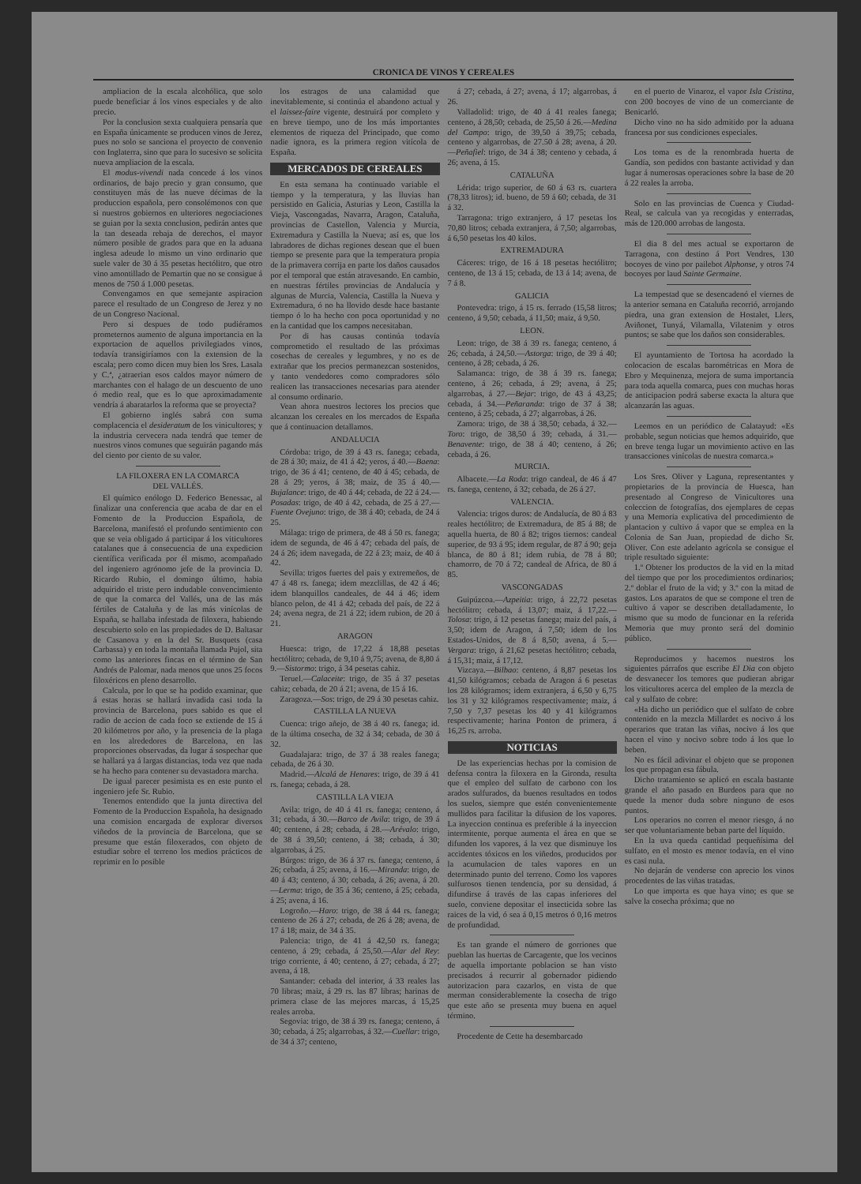CRONICA DE VINOS Y CEREALES
ampliacion de la escala alcohólica, que solo puede beneficiar á los vinos especiales y de alto precio.
Por la conclusion sexta cualquiera pensaría que en España únicamente se producen vinos de Jerez, pues no solo se sanciona el proyecto de convenio con Inglaterra, sino que para lo sucesivo se solicita nueva ampliacion de la escala.
El modus-vivendi nada concede á los vinos ordinarios, de bajo precio y gran consumo, que constituyen más de las nueve décimas de la produccion española, pero consolémonos con que si nuestros gobiernos en ulteriores negociaciones se guian por la sexta conclusion, pedirán antes que la tan deseada rebaja de derechos, el mayor número posible de grados para que en la aduana inglesa adeude lo mismo un vino ordinario que suele valer de 30 á 35 pesetas hectólitro, que otro vino amontillado de Pemartin que no se consigue á menos de 750 á 1.000 pesetas.
Convengamos en que semejante aspiracion parece el resultado de un Congreso de Jerez y no de un Congreso Nacional.
Pero si despues de todo pudiéramos prometernos aumento de alguna importancia en la exportacion de aquellos privilegiados vinos, todavía transigiríamos con la extension de la escala; pero como dicen muy bien los Sres. Lasala y C.ª, ¿atraerian esos caldos mayor número de marchantes con el halago de un descuento de uno ó medio real, que es lo que aproximadamente vendría á abaratarlos la reforma que se proyecta?
El gobierno inglés sabrá con suma complacencia el desideratum de los vinicultores; y la industria cervecera nada tendrá que temer de nuestros vinos comunes que seguirán pagando más del ciento por ciento de su valor.
LA FILOXERA EN LA COMARCA
DEL VALLÉS.
El químico enólogo D. Federico Benessac, al finalizar una conferencia que acaba de dar en el Fomento de la Produccion Española, de Barcelona, manifestó el profundo sentimiento con que se veia obligado á participar á los viticultores catalanes que á consecuencia de una expedicion científica verificada por él mismo, acompañado del ingeniero agrónomo jefe de la provincia D. Ricardo Rubio, el domingo último, habia adquirido el triste pero indudable convencimiento de que la comarca del Vallés, una de las más fértiles de Cataluña y de las más vinícolas de España, se hallaba infestada de filoxera, habiendo descubierto solo en las propiedades de D. Baltasar de Casanova y en la del Sr. Busquets (casa Carbassa) y en toda la montaña llamada Pujol, sita como las anteriores fincas en el término de San Andrés de Palomar, nada menos que unos 25 focos filoxéricos en pleno desarrollo.
Calcula, por lo que se ha podido examinar, que á estas horas se hallará invadida casi toda la provincia de Barcelona, pues sabido es que el radio de accion de cada foco se extiende de 15 á 20 kilómetros por año, y la presencia de la plaga en los alrededores de Barcelona, en las proporciones observadas, da lugar á sospechar que se hallará ya á largas distancias, toda vez que nada se ha hecho para contener su devastadora marcha.
De igual parecer pesimista es en este punto el ingeniero jefe Sr. Rubio.
Tenemos entendido que la junta directiva del Fomento de la Produccion Española, ha designado una comision encargada de explorar diversos viñedos de la provincia de Barcelona, que se presume que están filoxerados, con objeto de estudiar sobre el terreno los medios prácticos de reprimir en lo posible
los estragos de una calamidad que inevitablemente, si continúa el abandono actual y el laissez-faire vigente, destruirá por completo y en breve tiempo, uno de los más importantes elementos de riqueza del Principado, que como nadie ignora, es la primera region vitícola de España.
MERCADOS DE CEREALES
En esta semana ha continuado variable el tiempo y la temperatura, y las lluvias han persistido en Galicia, Asturias y Leon, Castilla la Vieja, Vascongadas, Navarra, Aragon, Cataluña, provincias de Castellon, Valencia y Murcia, Extremadura y Castilla la Nueva; así es, que los labradores de dichas regiones desean que el buen tiempo se presente para que la temperatura propia de la primavera corrija en parte los daños causados por el temporal que están atravesando. En cambio, en nuestras fértiles provincias de Andalucía y algunas de Murcia, Valencia, Castilla la Nueva y Extremadura, ó no ha llovido desde hace bastante tiempo ó lo ha hecho con poca oportunidad y no en la cantidad que los campos necesitaban.
Por di has causas continúa todavía comprometido el resultado de las próximas cosechas de cereales y legumbres, y no es de extrañar que los precios permanezcan sostenidos, y tanto vendedores como compradores sólo realicen las transacciones necesarias para atender al consumo ordinario.
Vean ahora nuestros lectores los precios que alcanzan los cereales en los mercados de España que á continuacion detallamos.
ANDALUCIA
Córdoba: trigo, de 39 á 43 rs. fanega; cebada, de 28 á 30; maiz, de 41 á 42; yeros, á 40.—Baena: trigo, de 36 á 41; centeno, de 40 á 45; cebada, de 28 á 29; yeros, á 38; maiz, de 35 á 40.—Bujalance: trigo, de 40 á 44; cebada, de 22 á 24.—Posadas: trigo, de 40 á 42, cebada, de 25 á 27.—Fuente Ovejuno: trigo, de 38 á 40; cebada, de 24 á 25.
Málaga: trigo de primera, de 48 á 50 rs. fanega; idem de segunda, de 46 á 47; cebada del país, de 24 á 26; idem navegada, de 22 á 23; maiz, de 40 á 42.
Sevilla: trigos fuertes del pais y extremeños, de 47 á 48 rs. fanega; idem mezclillas, de 42 á 46; idem blanquillos candeales, de 44 á 46; idem blanco pelon, de 41 á 42; cebada del país, de 22 á 24; avena negra, de 21 á 22; idem rubion, de 20 á 21.
ARAGON
Huesca: trigo, de 17,22 á 18,88 pesetas hectólitro; cebada, de 9,10 á 9,75; avena, de 8,80 á 9.—Sistormo: trigo, á 34 pesetas cahiz.
Teruel.—Calaceite: trigo, de 35 á 37 pesetas cahiz; cebada, de 20 á 21; avena, de 15 á 16.
Zaragoza.—Sos: trigo, de 29 á 30 pesetas cahiz.
CASTILLA LA NUEVA
Cuenca: trigo añejo, de 38 á 40 rs. fanega; id. de la última cosecha, de 32 á 34; cebada, de 30 á 32.
Guadalajara: trigo, de 37 á 38 reales fanega; cebada, de 26 á 30.
Madrid.—Alcalá de Henares: trigo, de 39 á 41 rs. fanega; cebada, á 28.
CASTILLA LA VIEJA
Avila: trigo, de 40 á 41 rs. fanega; centeno, á 31; cebada, á 30.—Barco de Avila: trigo, de 39 á 40; centeno, á 28; cebada, á 28.—Arévalo: trigo, de 38 á 39,50; centeno, á 38; cebada, á 30; algarrobas, á 25.
Búrgos: trigo, de 36 á 37 rs. fanega; centeno, á 26; cebada, á 25; avena, á 16.—Miranda: trigo, de 40 á 43; centeno, á 30; cebada, á 26; avena, á 20.—Lerma: trigo, de 35 á 36; centeno, á 25; cebada, á 25; avena, á 16.
Logroño.—Haro: trigo, de 38 á 44 rs. fanega; centeno de 26 á 27; cebada, de 26 á 28; avena, de 17 á 18; maiz, de 34 á 35.
Palencia: trigo, de 41 á 42,50 rs. fanega; centeno, á 29; cebada, á 25,50.—Alar del Rey: trigo corriente, á 40; centeno, á 27; cebada, á 27; avena, á 18.
Santander: cebada del interior, á 33 reales las 70 libras; maiz, á 29 rs. las 87 libras; harinas de primera clase de las mejores marcas, á 15,25 reales arroba.
Segovia: trigo, de 38 á 39 rs. fanega; centeno, á 30; cebada, á 25; algarrobas, á 32.—Cuellar: trigo, de 34 á 37; centeno,
á 27; cebada, á 27; avena, á 17; algarrobas, á 26.
Valladolid: trigo, de 40 á 41 reales fanega; centeno, á 28,50; cebada, de 25,50 á 26.—Medina del Campo: trigo, de 39,50 á 39,75; cebada, centeno y algarrobas, de 27.50 á 28; avena, á 20.—Peñafiel: trigo, de 34 á 38; centeno y cebada, á 26; avena, á 15.
CATALUÑA
Lérida: trigo superior, de 60 á 63 rs. cuartera (78,33 litros); id. bueno, de 59 á 60; cebada, de 31 á 32.
Tarragona: trigo extranjero, á 17 pesetas los 70,80 litros; cebada extranjera, á 7,50; algarrobas, á 6,50 pesetas los 40 kilos.
EXTREMADURA
Cáceres: trigo, de 16 á 18 pesetas hectólitro; centeno, de 13 á 15; cebada, de 13 á 14; avena, de 7 á 8.
GALICIA
Pontevedra: trigo, á 15 rs. ferrado (15,58 litros; centeno, á 9,50; cebada, á 11,50; maiz, á 9,50.
LEON.
Leon: trigo, de 38 á 39 rs. fanega; centeno, á 26; cebada, á 24,50.—Astorga: trigo, de 39 á 40; centeno, á 28; cebada, á 26.
Salamanca: trigo, de 38 á 39 rs. fanega; centeno, á 26; cebada, á 29; avena, á 25; algarrobas, á 27.—Bejar: trigo, de 43 á 43,25; cebada, á 34.—Peñaranda: trigo de 37 á 38; centeno, á 25; cebada, á 27; algarrobas, á 26.
Zamora: trigo, de 38 á 38,50; cebada, á 32.—Toro: trigo, de 38,50 á 39; cebada, á 31.—Benavente: trigo, de 38 á 40; centeno, á 26; cebada, á 26.
MURCIA.
Albacete.—La Roda: trigo candeal, de 46 á 47 rs. fanega, centeno, á 32; cebada, de 26 á 27.
VALENCIA.
Valencia: trigos duros: de Andalucía, de 80 á 83 reales hectólitro; de Extremadura, de 85 á 88; de aquella huerta, de 80 á 82; trigos tiernos: candeal superior, de 93 á 95; idem regular, de 87 á 90; geja blanca, de 80 á 81; idem rubia, de 78 á 80; chamorro, de 70 á 72; candeal de Africa, de 80 á 85.
VASCONGADAS
Guipúzcoa.—Azpeitia: trigo, á 22,72 pesetas hectólitro; cebada, á 13,07; maiz, á 17,22.—Tolosa: trigo, á 12 pesetas fanega; maiz del país, á 3,50; idem de Aragon, á 7,50; idem de los Estados-Unidos, de 8 á 8,50; avena, á 5.—Vergara: trigo, á 21,62 pesetas hectólitro; cebada, á 15,31; maiz, á 17,12.
Vizcaya.—Bilbao: centeno, á 8,87 pesetas los 41,50 kilógramos; cebada de Aragon á 6 pesetas los 28 kilógramos; idem extranjera, á 6,50 y 6,75 los 31 y 32 kilógramos respectivamente; maiz, á 7,50 y 7,37 pesetas los 40 y 41 kilógramos respectivamente; harina Ponton de primera, á 16,25 rs. arroba.
NOTICIAS
De las experiencias hechas por la comision de defensa contra la filoxera en la Gironda, resulta que el empleo del sulfato de carbono con los arados sulfurados, da buenos resultados en todos los suelos, siempre que estén convenientemente mullidos para facilitar la difusion de los vapores. La inyeccion continua es preferible á la inyeccion intermitente, porque aumenta el área en que se difunden los vapores, á la vez que disminuye los accidentes tóxicos en los viñedos, producidos por la acumulacion de tales vapores en un determinado punto del terreno. Como los vapores sulfurosos tienen tendencia, por su densidad, á difundirse á través de las capas inferiores del suelo, conviene depositar el insecticida sobre las raices de la vid, ó sea á 0,15 metros ó 0,16 metros de profundidad.
Es tan grande el número de gorriones que pueblan las huertas de Carcagente, que los vecinos de aquella importante poblacion se han visto precisados á recurrir al gobernador pidiendo autorizacion para cazarlos, en vista de que merman considerablemente la cosecha de trigo que este año se presenta muy buena en aquel término.
Procedente de Cette ha desembarcado
en el puerto de Vinaroz, el vapor Isla Cristina, con 200 bocoyes de vino de un comerciante de Benicarló.
Dicho vino no ha sido admitido por la aduana francesa por sus condiciones especiales.
Los toma es de la renombrada huerta de Gandía, son pedidos con bastante actividad y dan lugar á numerosas operaciones sobre la base de 20 á 22 reales la arroba.
Solo en las provincias de Cuenca y Ciudad-Real, se calcula van ya recogidas y enterradas, más de 120.000 arrobas de langosta.
El dia 8 del mes actual se exportaron de Tarragona, con destino á Port Vendres, 130 bocoyes de vino por pailebot Alphonse, y otros 74 bocoyes por laud Sainte Germaine.
La tempestad que se desencadenó el viernes de la anterior semana en Cataluña recorrió, arrojando piedra, una gran extension de Hostalet, Llers, Aviñonet, Tunyá, Vilamalla, Vilatenim y otros puntos; se sabe que los daños son considerables.
El ayuntamiento de Tortosa ha acordado la colocacion de escalas barométricas en Mora de Ebro y Mequinenza, mejora de suma importancia para toda aquella comarca, pues con muchas horas de anticipacion podrá saberse exacta la altura que alcanzarán las aguas.
Leemos en un periódico de Calatayud: «Es probable, segun noticias que hemos adquirido, que en breve tenga lugar un movimiento activo en las transacciones vinícolas de nuestra comarca.»
Los Sres. Oliver y Laguna, representantes y propietarios de la provincia de Huesca, han presentado al Congreso de Vinicultores una coleccion de fotografías, dos ejemplares de cepas y una Memoria explicativa del procedimiento de plantacion y cultivo á vapor que se emplea en la Colonia de San Juan, propiedad de dicho Sr. Oliver. Con este adelanto agrícola se consigue el triple resultado siguiente:
1.º Obtener los productos de la vid en la mitad del tiempo que por los procedimientos ordinarios; 2.º doblar el fruto de la vid; y 3.º con la mitad de gastos. Los aparatos de que se compone el tren de cultivo á vapor se describen detalladamente, lo mismo que su modo de funcionar en la referida Memoria que muy pronto será del dominio público.
Reproducimos y hacemos nuestros los siguientes párrafos que escribe El Dia con objeto de desvanecer los temores que pudieran abrigar los viticultores acerca del empleo de la mezcla de cal y sulfato de cobre:
«Ha dicho un periódico que el sulfato de cobre contenido en la mezcla Millardet es nocivo á los operarios que tratan las viñas, nocivo á los que hacen el vino y nocivo sobre todo á los que lo beben.
No es fácil adivinar el objeto que se proponen los que propagan esa fábula.
Dicho tratamiento se aplicó en escala bastante grande el año pasado en Burdeos para que no quede la menor duda sobre ninguno de esos puntos.
Los operarios no corren el menor riesgo, á no ser que voluntariamente beban parte del líquido.
En la uva queda cantidad pequeñísima del sulfato, en el mosto es menor todavía, en el vino es casi nula.
No dejarán de venderse con aprecio los vinos procedentes de las viñas tratadas.
Lo que importa es que haya vino; es que se salve la cosecha próxima; que no